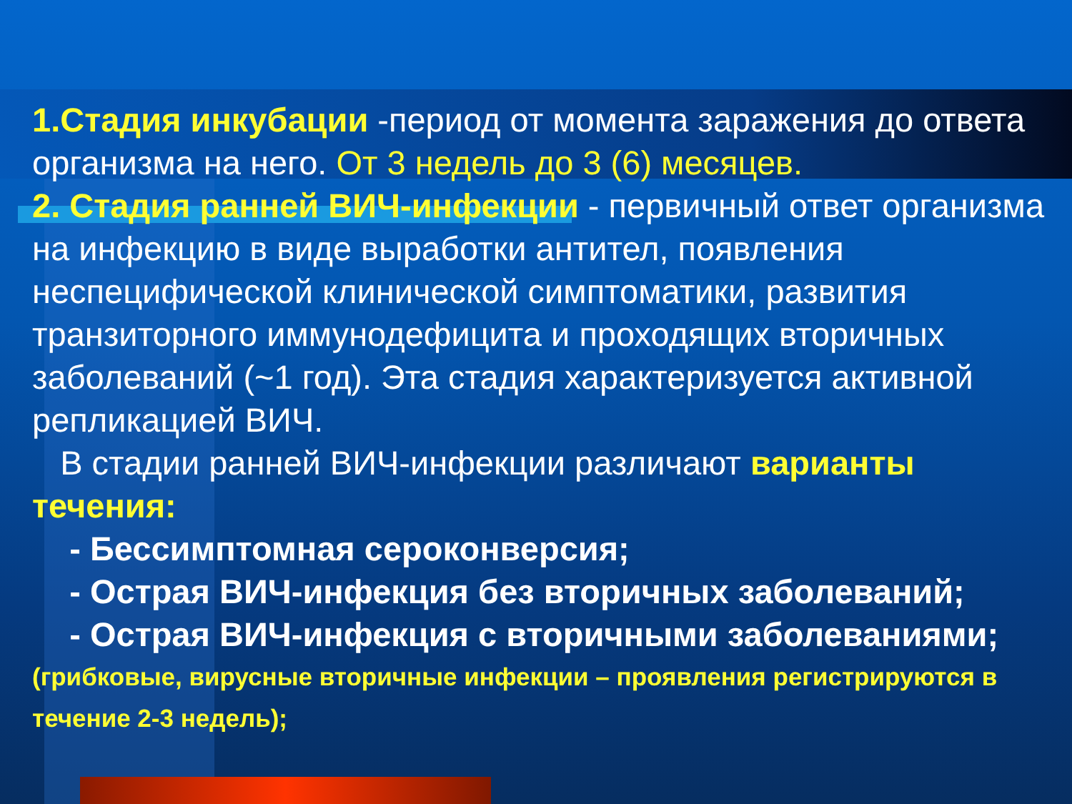1.Стадия инкубации -период от момента заражения до ответа организма на него. От 3 недель до 3 (6) месяцев.
2. Стадия ранней ВИЧ-инфекции - первичный ответ организма на инфекцию в виде выработки антител, появления неспецифической клинической симптоматики, развития транзиторного иммунодефицита и проходящих вторичных заболеваний (~1 год). Эта стадия характеризуется активной репликацией ВИЧ.
В стадии ранней ВИЧ-инфекции различают варианты течения:
- Бессимптомная сероконверсия;
- Острая ВИЧ-инфекция без вторичных заболеваний;
- Острая ВИЧ-инфекция с вторичными заболеваниями;
(грибковые, вирусные вторичные инфекции – проявления регистрируются в течение 2-3 недель);